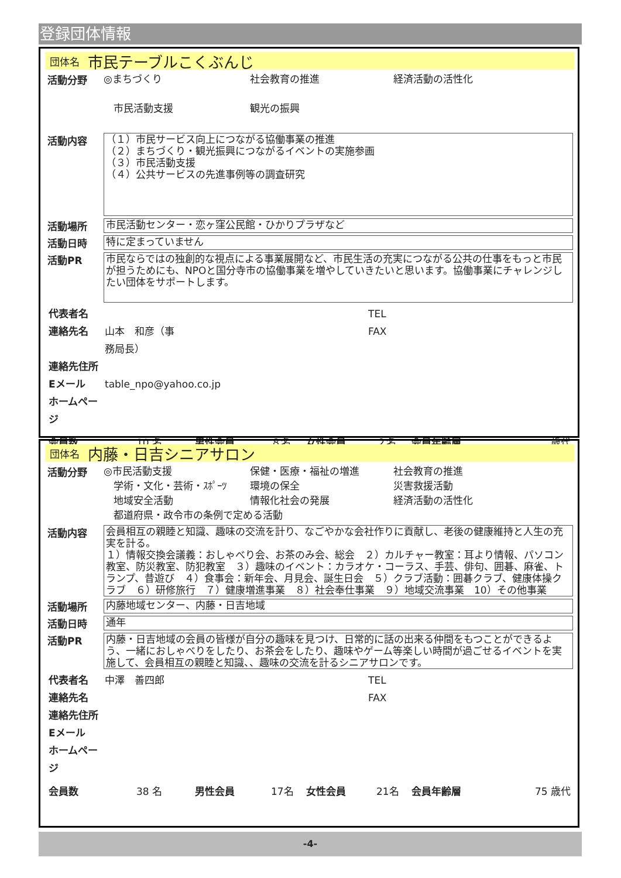登録団体情報
団体名 市民テーブルこくぶんじ
活動分野
◎まちづくり 社会教育の推進 経済活動の活性化　市民活動支援 観光の振興
活動内容
（１）市民サービス向上につながる協働事業の推進
（２）まちづくり・観光振興につながるイベントの実施参画
（３）市民活動支援
（４）公共サービスの先進事例等の調査研究
活動場所
市民活動センター・恋ヶ窪公民館・ひかりプラザなど
活動日時
特に定まっていません
活動PR
市民ならではの独創的な視点による事業展開など、市民生活の充実につながる公共の仕事をもっと市民が担うためにも、NPOと国分寺市の協働事業を増やしていきたいと思います。協働事業にチャレンジしたい団体をサポートします。
代表者名 TEL 連絡先名 山本　和彦（事務局長） FAX 連絡先住所 Eメール table_npo@yahoo.co.jp ホームページ
会員数 10 名 男性会員 ８名 女性会員 ２名 会員年齢層 歳代
団体名 内藤・日吉シニアサロン
活動分野
◎市民活動支援 保健・医療・福祉の増進 社会教育の推進　学術・文化・芸術・ｽﾎﾟｰﾂ 環境の保全 災害救援活動　地域安全活動 情報化社会の発展 経済活動の活性化　都道府県・政令市の条例で定める活動
活動内容
会員相互の親睦と知識、趣味の交流を計り、なごやかな会社作りに貢献し、老後の健康維持と人生の充実を計る。
１）情報交換会議義：おしゃべり会、お茶のみ会、総会　２）カルチャー教室：耳より情報、パソコン教室、防災教室、防犯教室　３）趣味のイベント：カラオケ・コーラス、手芸、俳句、囲碁、麻雀、トランプ、昔遊び　４）食事会：新年会、月見会、誕生日会　５）クラブ活動：囲碁クラブ、健康体操クラブ　６）研修旅行　７）健康増進事業　８）社会奉仕事業　９）地域交流事業　10）その他事業
活動場所
内藤地域センター、内藤・日吉地域
活動日時
通年
活動PR
内藤・日吉地域の会員の皆様が自分の趣味を見つけ、日常的に話の出来る仲間をもつことができるよう、一緒におしゃべりをしたり、お茶会をしたり、趣味やゲーム等楽しい時間が過ごせるイベントを実施して、会員相互の親睦と知識、、趣味の交流を計るシニアサロンです。
代表者名 中澤　善四郎 TEL 連絡先名 FAX 連絡先住所 Eメール ホームページ
会員数 38 名 男性会員 17名 女性会員 21名 会員年齢層 75 歳代
-4-